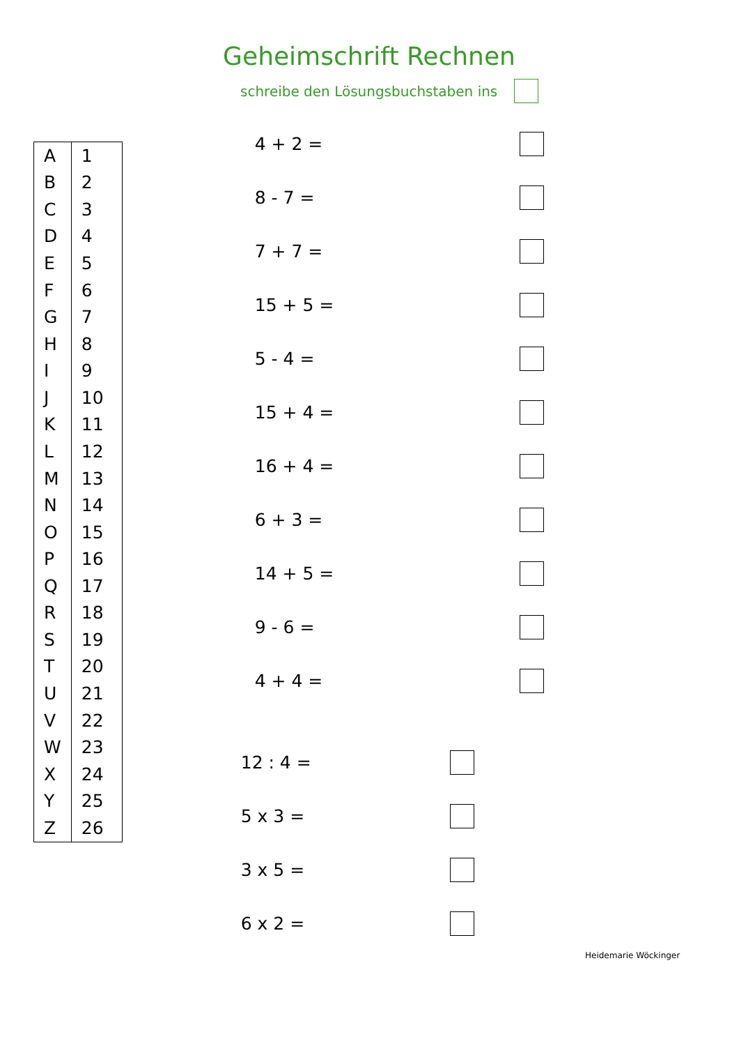Geheimschrift Rechnen
schreibe den Lösungsbuchstaben ins
| A | 1 |
| B | 2 |
| C | 3 |
| D | 4 |
| E | 5 |
| F | 6 |
| G | 7 |
| H | 8 |
| I | 9 |
| J | 10 |
| K | 11 |
| L | 12 |
| M | 13 |
| N | 14 |
| O | 15 |
| P | 16 |
| Q | 17 |
| R | 18 |
| S | 19 |
| T | 20 |
| U | 21 |
| V | 22 |
| W | 23 |
| X | 24 |
| Y | 25 |
| Z | 26 |
4 + 2 =
8 - 7 =
7 + 7 =
15 + 5 =
5 - 4 =
15 + 4 =
16 + 4 =
6 + 3 =
14 + 5 =
9 - 6 =
4 + 4 =
12 : 4 =
5 x 3 =
3 x 5 =
6 x 2 =
Heidemarie Wöckinger